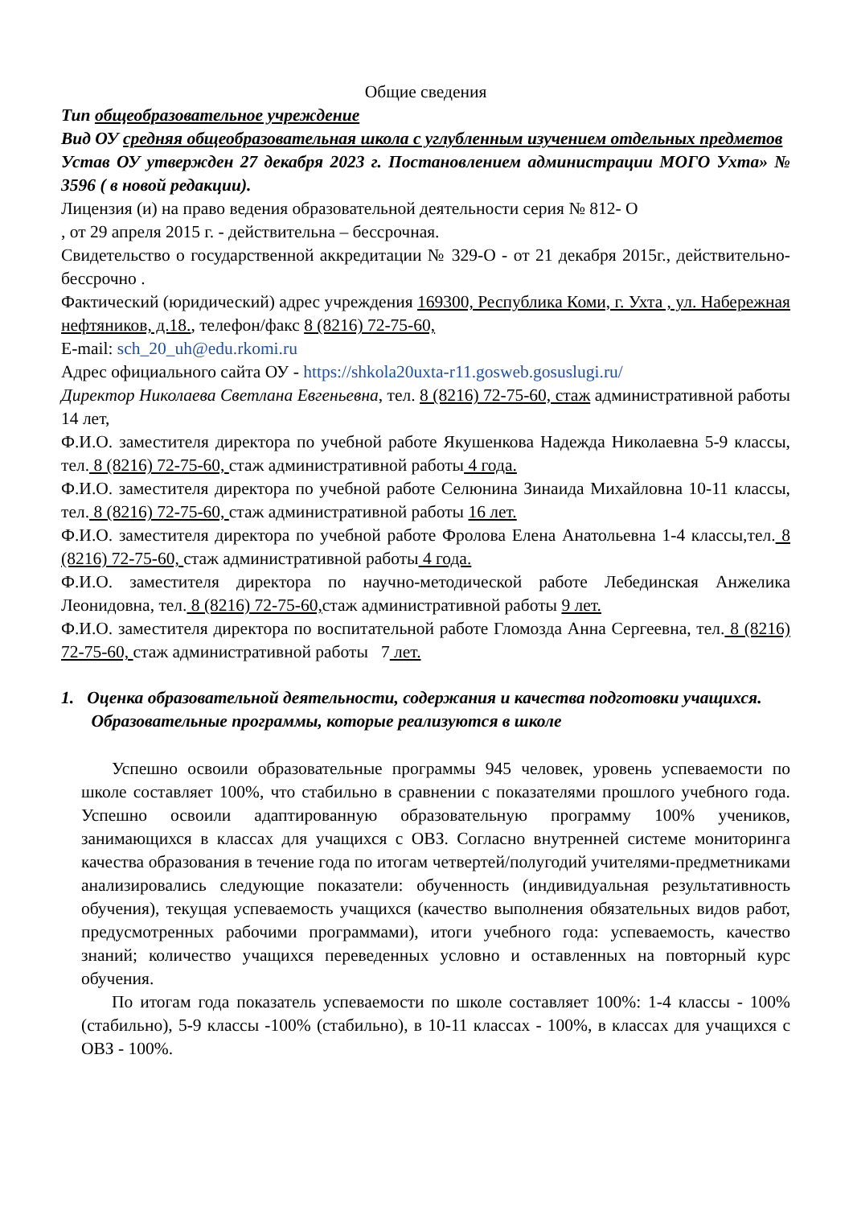Общие сведения
Тип общеобразовательное учреждение
Вид ОУ средняя общеобразовательная школа с углубленным изучением отдельных предметов
Устав ОУ утвержден 27 декабря 2023 г. Постановлением администрации МОГО Ухта» № 3596 ( в новой редакции).
Лицензия (и) на право ведения образовательной деятельности серия № 812- О
, от 29 апреля 2015 г. - действительна – бессрочная.
Свидетельство о государственной аккредитации № 329-О - от 21 декабря 2015г., действительно- бессрочно .
Фактический (юридический) адрес учреждения 169300, Республика Коми, г. Ухта , ул. Набережная нефтяников, д.18., телефон/факс 8 (8216) 72-75-60,
E-mail: sch_20_uh@edu.rkomi.ru
Адрес официального сайта ОУ - https://shkola20uxta-r11.gosweb.gosuslugi.ru/
Директор Николаева Светлана Евгеньевна, тел. 8 (8216) 72-75-60, стаж административной работы 14 лет,
Ф.И.О. заместителя директора по учебной работе Якушенкова Надежда Николаевна 5-9 классы, тел. 8 (8216) 72-75-60, стаж административной работы 4 года.
Ф.И.О. заместителя директора по учебной работе Селюнина Зинаида Михайловна 10-11 классы, тел. 8 (8216) 72-75-60, стаж административной работы 16 лет.
Ф.И.О. заместителя директора по учебной работе Фролова Елена Анатольевна 1-4 классы,тел. 8 (8216) 72-75-60, стаж административной работы 4 года.
Ф.И.О. заместителя директора по научно-методической работе Лебединская Анжелика Леонидовна, тел. 8 (8216) 72-75-60, стаж административной работы 9 лет.
Ф.И.О. заместителя директора по воспитательной работе Гломозда Анна Сергеевна, тел. 8 (8216) 72-75-60, стаж административной работы 7 лет.
1. Оценка образовательной деятельности, содержания и качества подготовки учащихся.
Образовательные программы, которые реализуются в школе
Успешно освоили образовательные программы 945 человек, уровень успеваемости по школе составляет 100%, что стабильно в сравнении с показателями прошлого учебного года. Успешно освоили адаптированную образовательную программу 100% учеников, занимающихся в классах для учащихся с ОВЗ. Согласно внутренней системе мониторинга качества образования в течение года по итогам четвертей/полугодий учителями-предметниками анализировались следующие показатели: обученность (индивидуальная результативность обучения), текущая успеваемость учащихся (качество выполнения обязательных видов работ, предусмотренных рабочими программами), итоги учебного года: успеваемость, качество знаний; количество учащихся переведенных условно и оставленных на повторный курс обучения.
По итогам года показатель успеваемости по школе составляет 100%: 1-4 классы - 100% (стабильно), 5-9 классы -100% (стабильно), в 10-11 классах - 100%, в классах для учащихся с ОВЗ - 100%.